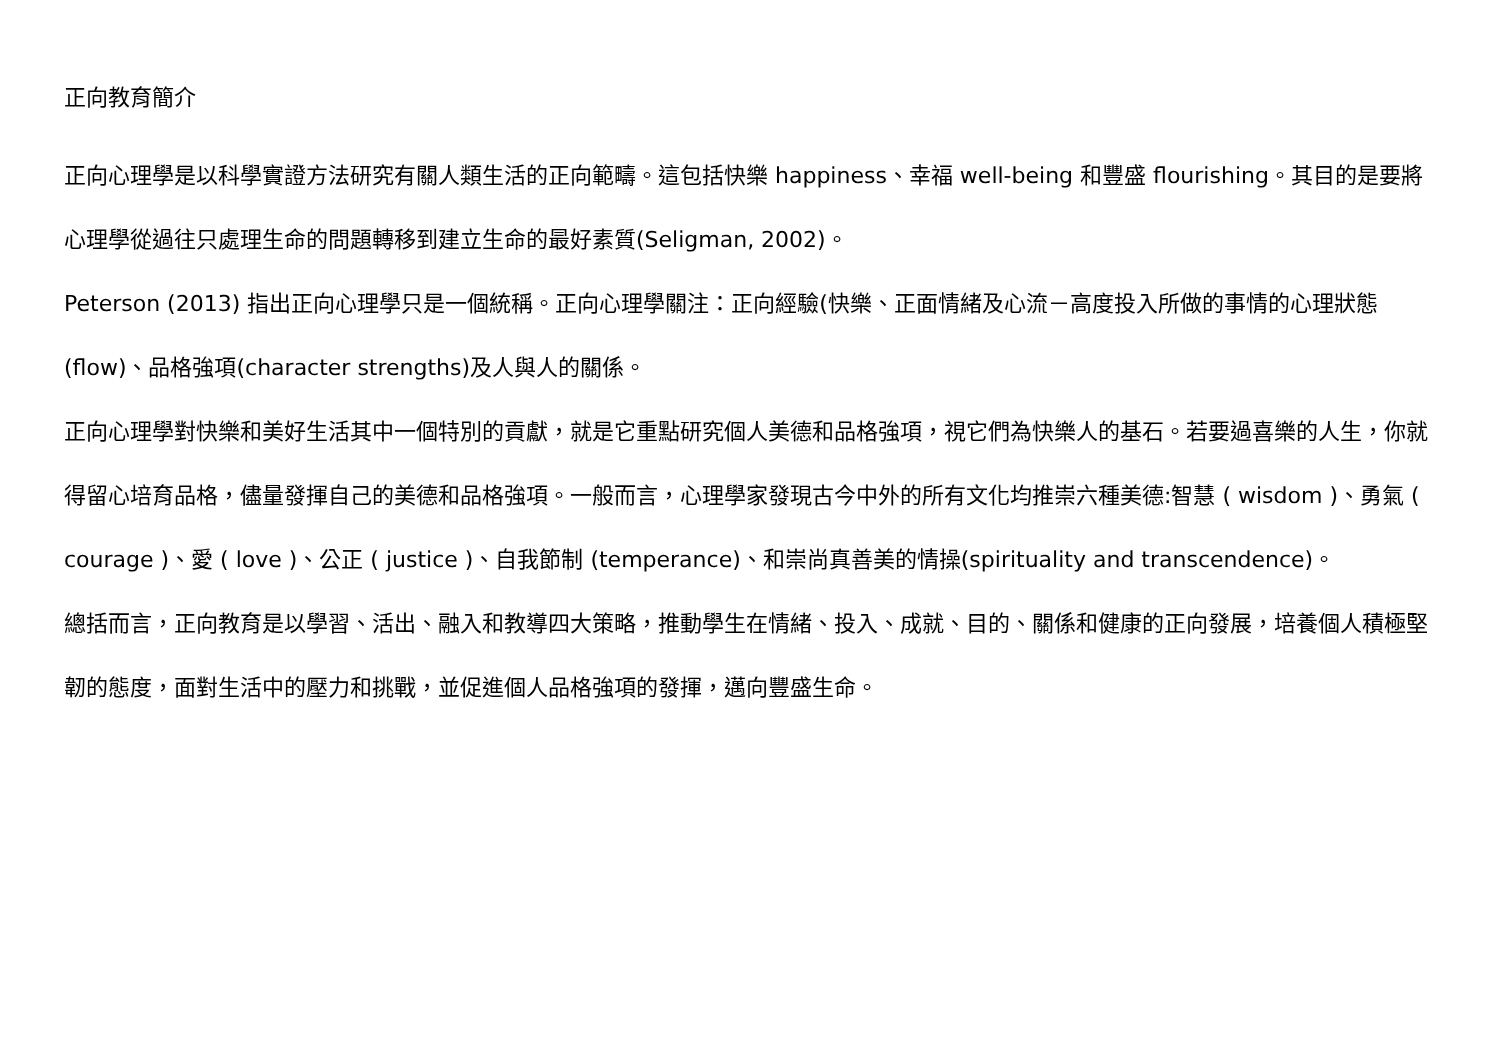正向教育簡介
正向心理學是以科學實證方法研究有關人類生活的正向範疇。這包括快樂 happiness、幸福 well-being 和豐盛 flourishing。其目的是要將心理學從過往只處理生命的問題轉移到建立生命的最好素質(Seligman, 2002)。
Peterson (2013) 指出正向心理學只是一個統稱。正向心理學關注：正向經驗(快樂、正面情緒及心流－高度投入所做的事情的心理狀態(flow)、品格強項(character strengths)及人與人的關係。
正向心理學對快樂和美好生活其中一個特別的貢獻，就是它重點研究個人美德和品格強項，視它們為快樂人的基石。若要過喜樂的人生，你就得留心培育品格，儘量發揮自己的美德和品格強項。一般而言，心理學家發現古今中外的所有文化均推崇六種美德:智慧 ( wisdom )、勇氣 ( courage )、愛 ( love )、公正 ( justice )、自我節制 (temperance)、和崇尚真善美的情操(spirituality and transcendence)。
總括而言，正向教育是以學習、活出、融入和教導四大策略，推動學生在情緒、投入、成就、目的、關係和健康的正向發展，培養個人積極堅韌的態度，面對生活中的壓力和挑戰，並促進個人品格強項的發揮，邁向豐盛生命。